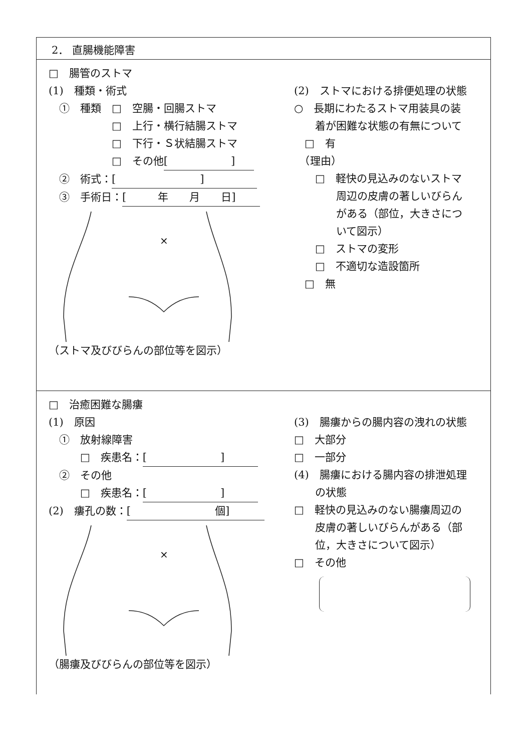2． 直腸機能障害
□　腸管のストマ
(1)　種類・術式
　①　種類　□　空腸・回腸ストマ
　　　　　　□　上行・横行結腸ストマ
　　　　　　□　下行・Ｓ状結腸ストマ
　　　　　　□　その他 [　　　　　　]
　②　術式： [　　　　　　　　]
　③　手術日： [　　　年　　月　　日]
×
（ストマ及びびらんの部位等を図示）
(2)　ストマにおける排便処理の状態
○　長期にわたるストマ用装具の装
　　着が困難な状態の有無について
　□　有
　（理由）
　　□　軽快の見込みのないストマ
　　　　周辺の皮膚の著しいびらん
　　　　がある（部位，大きさにつ
　　　　いて図示）
　　□　ストマの変形
　　□　不適切な造設箇所
　□　無
□　治癒困難な腸瘻
(1)　原因
　①　放射線障害
　　　□　疾患名： [　　　　　　　]
　②　その他
　　　□　疾患名： [　　　　　　　]
(2)　瘻孔の数： [　　　　　　　　個]
×
（腸瘻及びびらんの部位等を図示）
(3)　腸瘻からの腸内容の洩れの状態
□　大部分
□　一部分
(4)　腸瘻における腸内容の排泄処理
　　の状態
□　軽快の見込みのない腸瘻周辺の
　　皮膚の著しいびらんがある（部
　　位，大きさについて図示）
□　その他